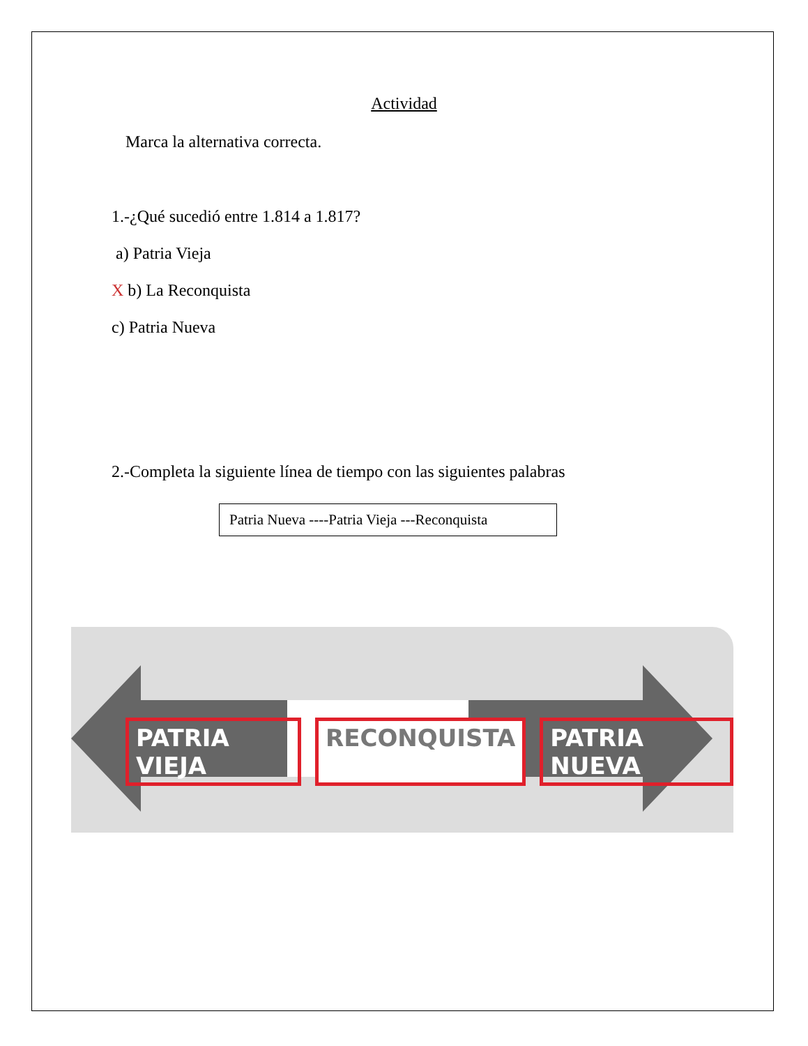Actividad
Marca la alternativa correcta.
1.-¿Qué sucedió entre 1.814 a 1.817?
a) Patria Vieja
X b) La Reconquista
c) Patria Nueva
2.-Completa la siguiente línea de tiempo con las siguientes palabras
Patria Nueva ----Patria Vieja ---Reconquista
PATRIA VIEJA RECONQUISTA PATRIA NUEVA